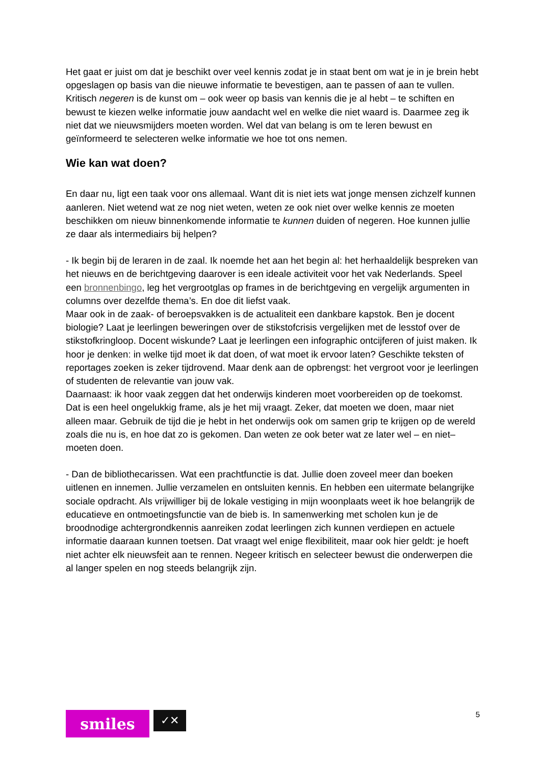Het gaat er juist om dat je beschikt over veel kennis zodat je in staat bent om wat je in je brein hebt opgeslagen op basis van die nieuwe informatie te bevestigen, aan te passen of aan te vullen.
Kritisch negeren is de kunst om – ook weer op basis van kennis die je al hebt – te schiften en bewust te kiezen welke informatie jouw aandacht wel en welke die niet waard is. Daarmee zeg ik niet dat we nieuwsmijders moeten worden. Wel dat van belang is om te leren bewust en geïnformeerd te selecteren welke informatie we hoe tot ons nemen.
Wie kan wat doen?
En daar nu, ligt een taak voor ons allemaal. Want dit is niet iets wat jonge mensen zichzelf kunnen aanleren. Niet wetend wat ze nog niet weten, weten ze ook niet over welke kennis ze moeten beschikken om nieuw binnenkomende informatie te kunnen duiden of negeren. Hoe kunnen jullie ze daar als intermediairs bij helpen?
- Ik begin bij de leraren in de zaal. Ik noemde het aan het begin al: het herhaaldelijk bespreken van het nieuws en de berichtgeving daarover is een ideale activiteit voor het vak Nederlands. Speel een bronnenbingo, leg het vergrootglas op frames in de berichtgeving en vergelijk argumenten in columns over dezelfde thema’s. En doe dit liefst vaak.
Maar ook in de zaak- of beroepsvakken is de actualiteit een dankbare kapstok. Ben je docent biologie? Laat je leerlingen beweringen over de stikstofcrisis vergelijken met de lesstof over de stikstofkringloop. Docent wiskunde? Laat je leerlingen een infographic ontcijferen of juist maken. Ik hoor je denken: in welke tijd moet ik dat doen, of wat moet ik ervoor laten? Geschikte teksten of reportages zoeken is zeker tijdrovend. Maar denk aan de opbrengst: het vergroot voor je leerlingen of studenten de relevantie van jouw vak.
Daarnaast: ik hoor vaak zeggen dat het onderwijs kinderen moet voorbereiden op de toekomst. Dat is een heel ongelukkig frame, als je het mij vraagt. Zeker, dat moeten we doen, maar niet alleen maar. Gebruik de tijd die je hebt in het onderwijs ook om samen grip te krijgen op de wereld zoals die nu is, en hoe dat zo is gekomen. Dan weten ze ook beter wat ze later wel – en niet– moeten doen.
- Dan de bibliothecarissen. Wat een prachtfunctie is dat. Jullie doen zoveel meer dan boeken uitlenen en innemen. Jullie verzamelen en ontsluiten kennis. En hebben een uitermate belangrijke sociale opdracht. Als vrijwilliger bij de lokale vestiging in mijn woonplaats weet ik hoe belangrijk de educatieve en ontmoetingsfunctie van de bieb is. In samenwerking met scholen kun je de broodnodige achtergrondkennis aanreiken zodat leerlingen zich kunnen verdiepen en actuele informatie daaraan kunnen toetsen. Dat vraagt wel enige flexibiliteit, maar ook hier geldt: je hoeft niet achter elk nieuwsfeit aan te rennen. Negeer kritisch en selecteer bewust die onderwerpen die al langer spelen en nog steeds belangrijk zijn.
smiles
✓✕
5